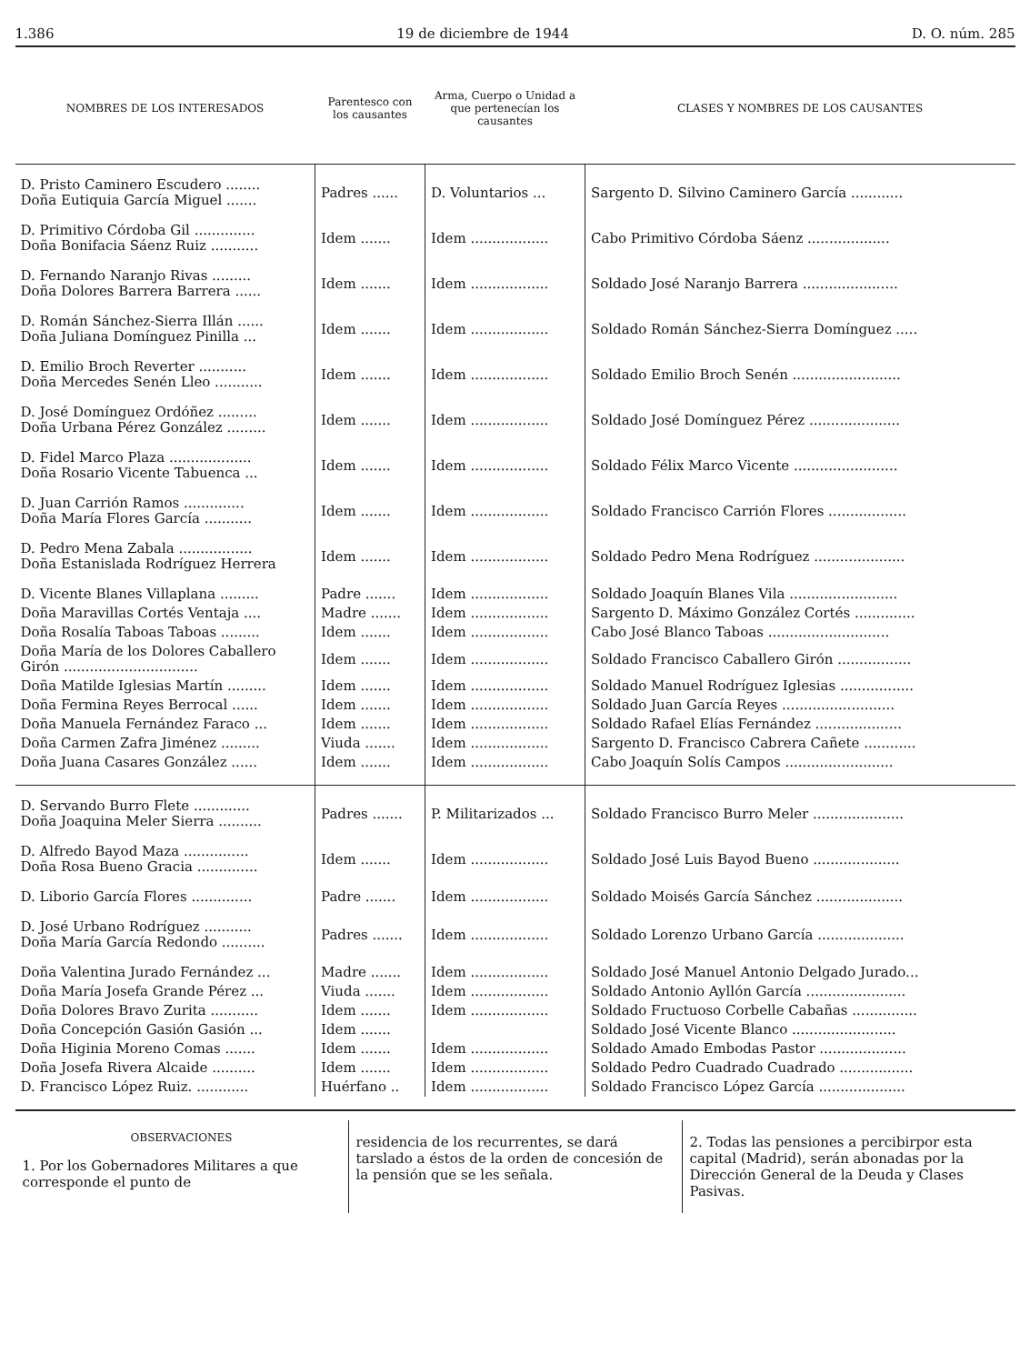1.386 19 de diciembre de 1944 D. O. núm. 285
| NOMBRES DE LOS INTERESADOS | Parentesco con los causantes | Arma, Cuerpo o Unidad a que pertenecían los causantes | CLASES Y NOMBRES DE LOS CAUSANTES |
| --- | --- | --- | --- |
| D. Pristo Caminero Escudero ........ Doña Eutiquia García Miguel ....... | Padres ...... | D. Voluntarios ... | Sargento D. Silvino Caminero García ............ |
| D. Primitivo Córdoba Gil .............. Doña Bonifacia Sáenz Ruiz ........... | Idem ....... | Idem .................. | Cabo Primitivo Córdoba Sáenz ................... |
| D. Fernando Naranjo Rivas ......... Doña Dolores Barrera Barrera ...... | Idem ....... | Idem .................. | Soldado José Naranjo Barrera ...................... |
| D. Román Sánchez-Sierra Illán ...... Doña Juliana Domínguez Pinilla ... | Idem ....... | Idem .................. | Soldado Román Sánchez-Sierra Domínguez ..... |
| D. Emilio Broch Reverter ........... Doña Mercedes Senén Lleo ........... | Idem ....... | Idem .................. | Soldado Emilio Broch Senén ......................... |
| D. José Domínguez Ordóñez ......... Doña Urbana Pérez González ......... | Idem ....... | Idem .................. | Soldado José Domínguez Pérez ..................... |
| D. Fidel Marco Plaza ................... Doña Rosario Vicente Tabuenca ... | Idem ....... | Idem .................. | Soldado Félix Marco Vicente ........................ |
| D. Juan Carrión Ramos .............. Doña María Flores García ........... | Idem ....... | Idem .................. | Soldado Francisco Carrión Flores .................. |
| D. Pedro Mena Zabala ................. Doña Estanislada Rodríguez Herrera | Idem ....... | Idem .................. | Soldado Pedro Mena Rodríguez ..................... |
| D. Vicente Blanes Villaplana ......... | Padre ....... | Idem .................. | Soldado Joaquín Blanes Vila ......................... |
| Doña Maravillas Cortés Ventaja .... | Madre ....... | Idem .................. | Sargento D. Máximo González Cortés .............. |
| Doña Rosalía Taboas Taboas ......... | Idem ....... | Idem .................. | Cabo José Blanco Taboas ............................ |
| Doña María de los Dolores Caballero Girón ............................... | Idem ....... | Idem .................. | Soldado Francisco Caballero Girón ................. |
| Doña Matilde Iglesias Martín ......... | Idem ....... | Idem .................. | Soldado Manuel Rodríguez Iglesias ................. |
| Doña Fermina Reyes Berrocal ...... | Idem ....... | Idem .................. | Soldado Juan García Reyes .......................... |
| Doña Manuela Fernández Faraco ... | Idem ....... | Idem .................. | Soldado Rafael Elías Fernández .................... |
| Doña Carmen Zafra Jiménez ......... | Viuda ....... | Idem .................. | Sargento D. Francisco Cabrera Cañete ............ |
| Doña Juana Casares González ...... | Idem ....... | Idem .................. | Cabo Joaquín Solís Campos ......................... |
| D. Servando Burro Flete ............. Doña Joaquina Meler Sierra .......... | Padres ....... | P. Militarizados ... | Soldado Francisco Burro Meler ..................... |
| D. Alfredo Bayod Maza ............... Doña Rosa Bueno Gracia .............. | Idem ....... | Idem .................. | Soldado José Luis Bayod Bueno .................... |
| D. Liborio García Flores .............. | Padre ....... | Idem .................. | Soldado Moisés García Sánchez .................... |
| D. José Urbano Rodríguez ........... Doña María García Redondo .......... | Padres ....... | Idem .................. | Soldado Lorenzo Urbano García .................... |
| Doña Valentina Jurado Fernández ... | Madre ....... | Idem .................. | Soldado José Manuel Antonio Delgado Jurado... |
| Doña María Josefa Grande Pérez ... | Viuda ....... | Idem .................. | Soldado Antonio Ayllón García ....................... |
| Doña Dolores Bravo Zurita ........... | Idem ....... | Idem .................. | Soldado Fructuoso Corbelle Cabañas ............... |
| Doña Concepción Gasión Gasión ... | Idem ....... | | Soldado José Vicente Blanco ........................ |
| Doña Higinia Moreno Comas ....... | Idem ....... | Idem .................. | Soldado Amado Embodas Pastor .................... |
| Doña Josefa Rivera Alcaide .......... | Idem ....... | Idem .................. | Soldado Pedro Cuadrado Cuadrado ................. |
| D. Francisco López Ruiz. ............ | Huérfano .. | Idem .................. | Soldado Francisco López García .................... |
OBSERVACIONES
1. Por los Gobernadores Militares a que corresponde el punto de
residencia de los recurrentes, se dará tarslado a éstos de la orden de concesión de la pensión que se les señala.
2. Todas las pensiones a percibirpor esta capital (Madrid), serán abonadas por la Dirección General de la Deuda y Clases Pasivas.